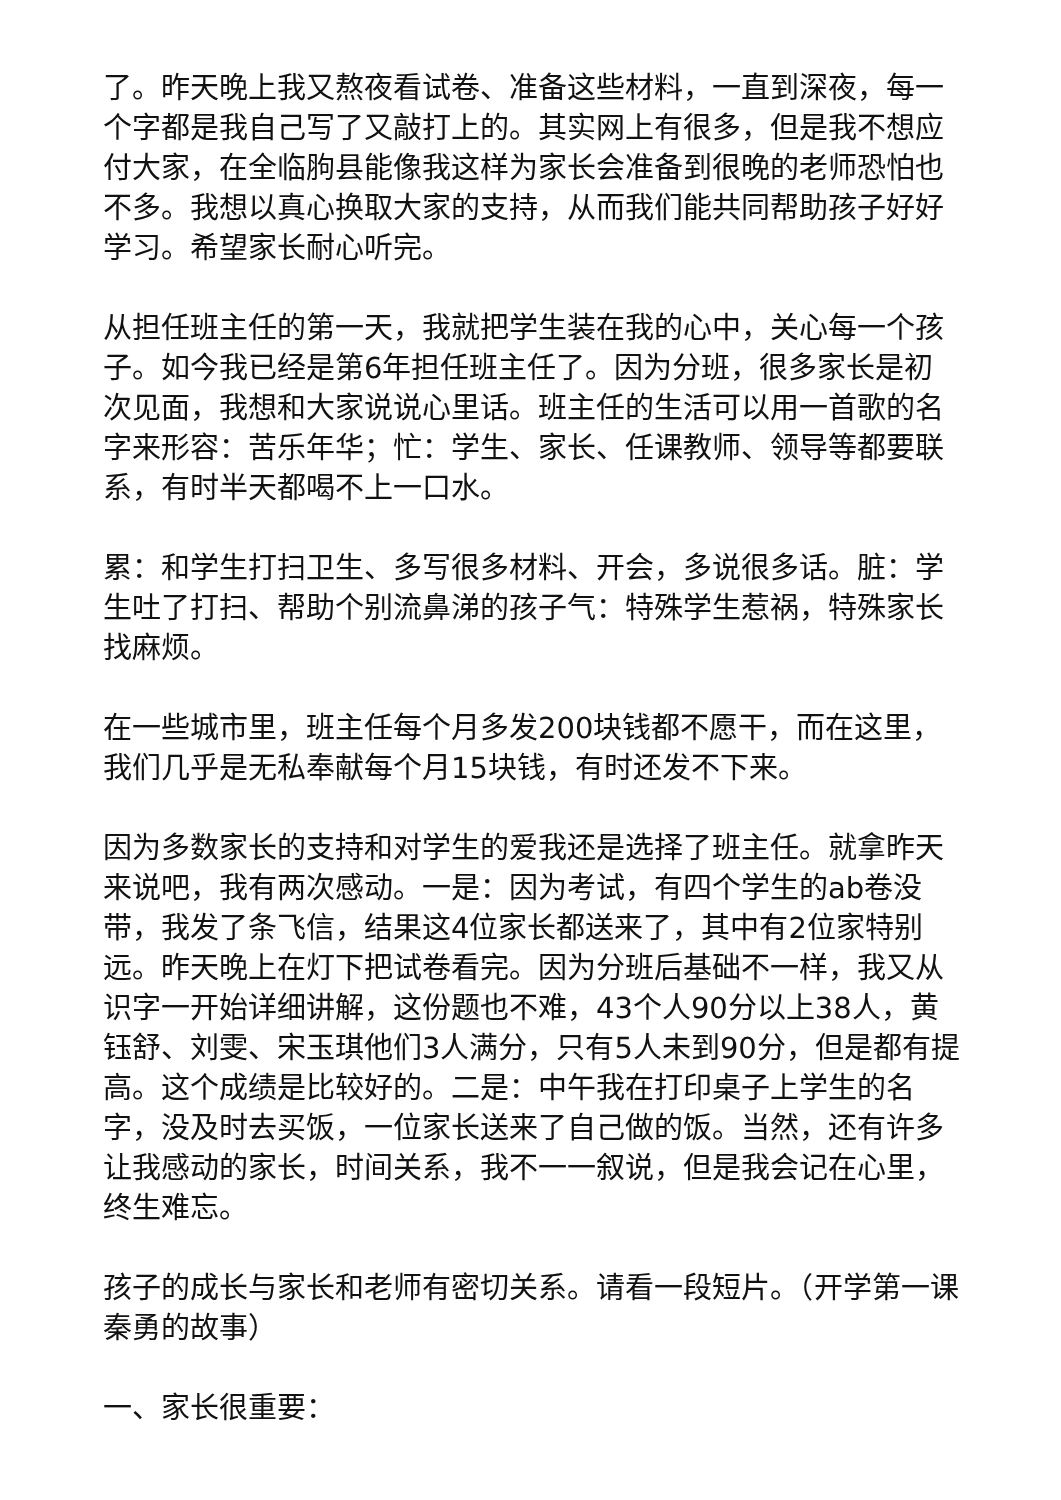了。昨天晚上我又熬夜看试卷、准备这些材料，一直到深夜，每一个字都是我自己写了又敲打上的。其实网上有很多，但是我不想应付大家，在全临朐县能像我这样为家长会准备到很晚的老师恐怕也不多。我想以真心换取大家的支持，从而我们能共同帮助孩子好好学习。希望家长耐心听完。
从担任班主任的第一天，我就把学生装在我的心中，关心每一个孩子。如今我已经是第6年担任班主任了。因为分班，很多家长是初次见面，我想和大家说说心里话。班主任的生活可以用一首歌的名字来形容：苦乐年华；忙：学生、家长、任课教师、领导等都要联系，有时半天都喝不上一口水。
累：和学生打扫卫生、多写很多材料、开会，多说很多话。脏：学生吐了打扫、帮助个别流鼻涕的孩子气：特殊学生惹祸，特殊家长找麻烦。
在一些城市里，班主任每个月多发200块钱都不愿干，而在这里，我们几乎是无私奉献每个月15块钱，有时还发不下来。
因为多数家长的支持和对学生的爱我还是选择了班主任。就拿昨天来说吧，我有两次感动。一是：因为考试，有四个学生的ab卷没带，我发了条飞信，结果这4位家长都送来了，其中有2位家特别远。昨天晚上在灯下把试卷看完。因为分班后基础不一样，我又从识字一开始详细讲解，这份题也不难，43个人90分以上38人，黄钰舒、刘雯、宋玉琪他们3人满分，只有5人未到90分，但是都有提高。这个成绩是比较好的。二是：中午我在打印桌子上学生的名字，没及时去买饭，一位家长送来了自己做的饭。当然，还有许多让我感动的家长，时间关系，我不一一叙说，但是我会记在心里，终生难忘。
孩子的成长与家长和老师有密切关系。请看一段短片。（开学第一课秦勇的故事）
一、家长很重要：